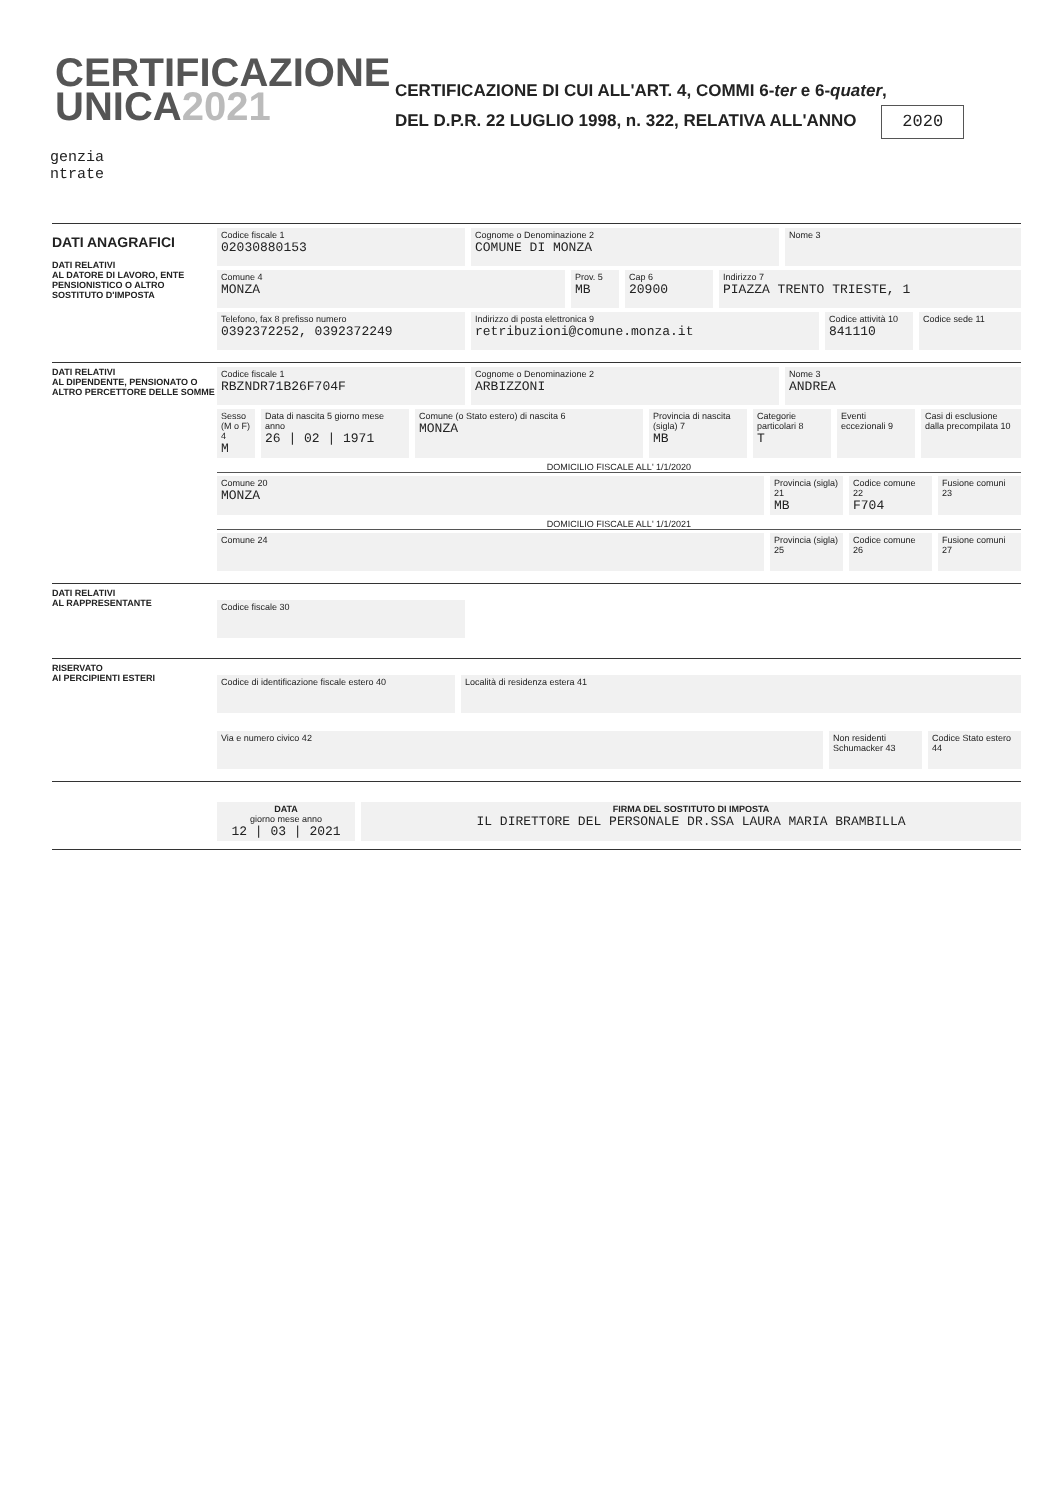CERTIFICAZIONE
UNICA2021
CERTIFICAZIONE DI CUI ALL'ART. 4, COMMI 6-ter e 6-quater,
DEL D.P.R. 22 LUGLIO 1998, n. 322, RELATIVA ALL'ANNO 2020
genzia
ntrate
DATI ANAGRAFICI
DATI RELATIVI
AL DATORE DI LAVORO, ENTE PENSIONISTICO O ALTRO SOSTITUTO D'IMPOSTA
Codice fiscale 1
02030880153
Cognome o Denominazione 2
COMUNE DI MONZA
Nome 3
Comune 4
MONZA
Prov. 5
MB
Cap 6
20900
Indirizzo 7
PIAZZA TRENTO TRIESTE, 1
Telefono, fax 8 prefisso numero
0392372252, 0392372249
Indirizzo di posta elettronica 9
retribuzioni@comune.monza.it
Codice attività 10
841110
Codice sede 11
DATI RELATIVI
AL DIPENDENTE, PENSIONATO O ALTRO PERCETTORE DELLE SOMME
Codice fiscale 1
RBZNDR71B26F704F
Cognome o Denominazione 2
ARBIZZONI
Nome 3
ANDREA
Sesso (M o F) 4
M
Data di nascita 5 giorno mese anno
26 | 02 | 1971
Comune (o Stato estero) di nascita 6
MONZA
Provincia di nascita (sigla) 7
MB
Categorie particolari 8
T
Eventi eccezionali 9
Casi di esclusione dalla precompilata 10
DOMICILIO FISCALE ALL' 1/1/2020
Comune 20
MONZA
Provincia (sigla) 21
MB
Codice comune 22
F704
Fusione comuni 23
DOMICILIO FISCALE ALL' 1/1/2021
Comune 24 Provincia (sigla) 25
Codice comune 26
Fusione comuni 27
DATI RELATIVI
AL RAPPRESENTANTE
Codice fiscale 30
RISERVATO
AI PERCIPIENTI ESTERI
Codice di identificazione fiscale estero 40
Località di residenza estera 41
Via e numero civico 42 Non residenti Schumacker 43
Codice Stato estero 44
DATA
giorno mese anno
12 | 03 | 2021
FIRMA DEL SOSTITUTO DI IMPOSTA
IL DIRETTORE DEL PERSONALE DR.SSA LAURA MARIA BRAMBILLA